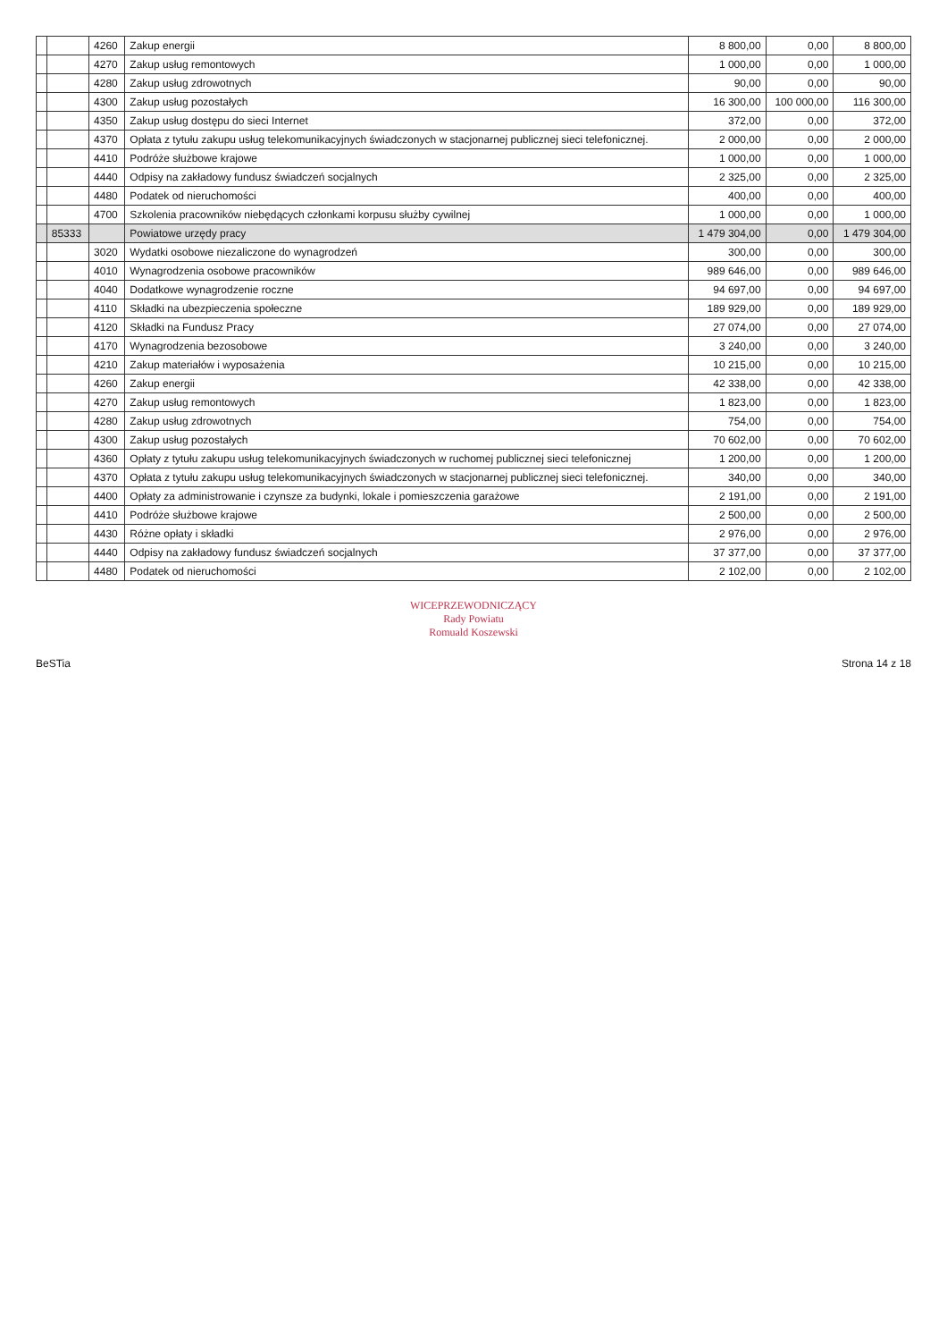| | | 4260 | Zakup energii | 8 800,00 | 0,00 | 8 800,00 |
| | | 4270 | Zakup usług remontowych | 1 000,00 | 0,00 | 1 000,00 |
| | | 4280 | Zakup usług zdrowotnych | 90,00 | 0,00 | 90,00 |
| | | 4300 | Zakup usług pozostałych | 16 300,00 | 100 000,00 | 116 300,00 |
| | | 4350 | Zakup usług dostępu do sieci Internet | 372,00 | 0,00 | 372,00 |
| | | 4370 | Opłata z tytułu zakupu usług telekomunikacyjnych świadczonych w stacjonarnej publicznej sieci telefonicznej. | 2 000,00 | 0,00 | 2 000,00 |
| | | 4410 | Podróże służbowe krajowe | 1 000,00 | 0,00 | 1 000,00 |
| | | 4440 | Odpisy na zakładowy fundusz świadczeń socjalnych | 2 325,00 | 0,00 | 2 325,00 |
| | | 4480 | Podatek od nieruchomości | 400,00 | 0,00 | 400,00 |
| | | 4700 | Szkolenia pracowników niebędących członkami korpusu służby cywilnej | 1 000,00 | 0,00 | 1 000,00 |
| | 85333 | | Powiatowe urzędy pracy | 1 479 304,00 | 0,00 | 1 479 304,00 |
| | | 3020 | Wydatki osobowe niezaliczone do wynagrodzeń | 300,00 | 0,00 | 300,00 |
| | | 4010 | Wynagrodzenia osobowe pracowników | 989 646,00 | 0,00 | 989 646,00 |
| | | 4040 | Dodatkowe wynagrodzenie roczne | 94 697,00 | 0,00 | 94 697,00 |
| | | 4110 | Składki na ubezpieczenia społeczne | 189 929,00 | 0,00 | 189 929,00 |
| | | 4120 | Składki na Fundusz Pracy | 27 074,00 | 0,00 | 27 074,00 |
| | | 4170 | Wynagrodzenia bezosobowe | 3 240,00 | 0,00 | 3 240,00 |
| | | 4210 | Zakup materiałów i wyposażenia | 10 215,00 | 0,00 | 10 215,00 |
| | | 4260 | Zakup energii | 42 338,00 | 0,00 | 42 338,00 |
| | | 4270 | Zakup usług remontowych | 1 823,00 | 0,00 | 1 823,00 |
| | | 4280 | Zakup usług zdrowotnych | 754,00 | 0,00 | 754,00 |
| | | 4300 | Zakup usług pozostałych | 70 602,00 | 0,00 | 70 602,00 |
| | | 4360 | Opłaty z tytułu zakupu usług telekomunikacyjnych świadczonych w ruchomej publicznej sieci telefonicznej | 1 200,00 | 0,00 | 1 200,00 |
| | | 4370 | Opłata z tytułu zakupu usług telekomunikacyjnych świadczonych w stacjonarnej publicznej sieci telefonicznej. | 340,00 | 0,00 | 340,00 |
| | | 4400 | Opłaty za administrowanie i czynsze za budynki, lokale i pomieszczenia garażowe | 2 191,00 | 0,00 | 2 191,00 |
| | | 4410 | Podróże służbowe krajowe | 2 500,00 | 0,00 | 2 500,00 |
| | | 4430 | Różne opłaty i składki | 2 976,00 | 0,00 | 2 976,00 |
| | | 4440 | Odpisy na zakładowy fundusz świadczeń socjalnych | 37 377,00 | 0,00 | 37 377,00 |
| | | 4480 | Podatek od nieruchomości | 2 102,00 | 0,00 | 2 102,00 |
WICEPRZEWODNICZĄCY
Rady Powiatu
Romuald Koszewski
BeSTia Strona 14 z 18